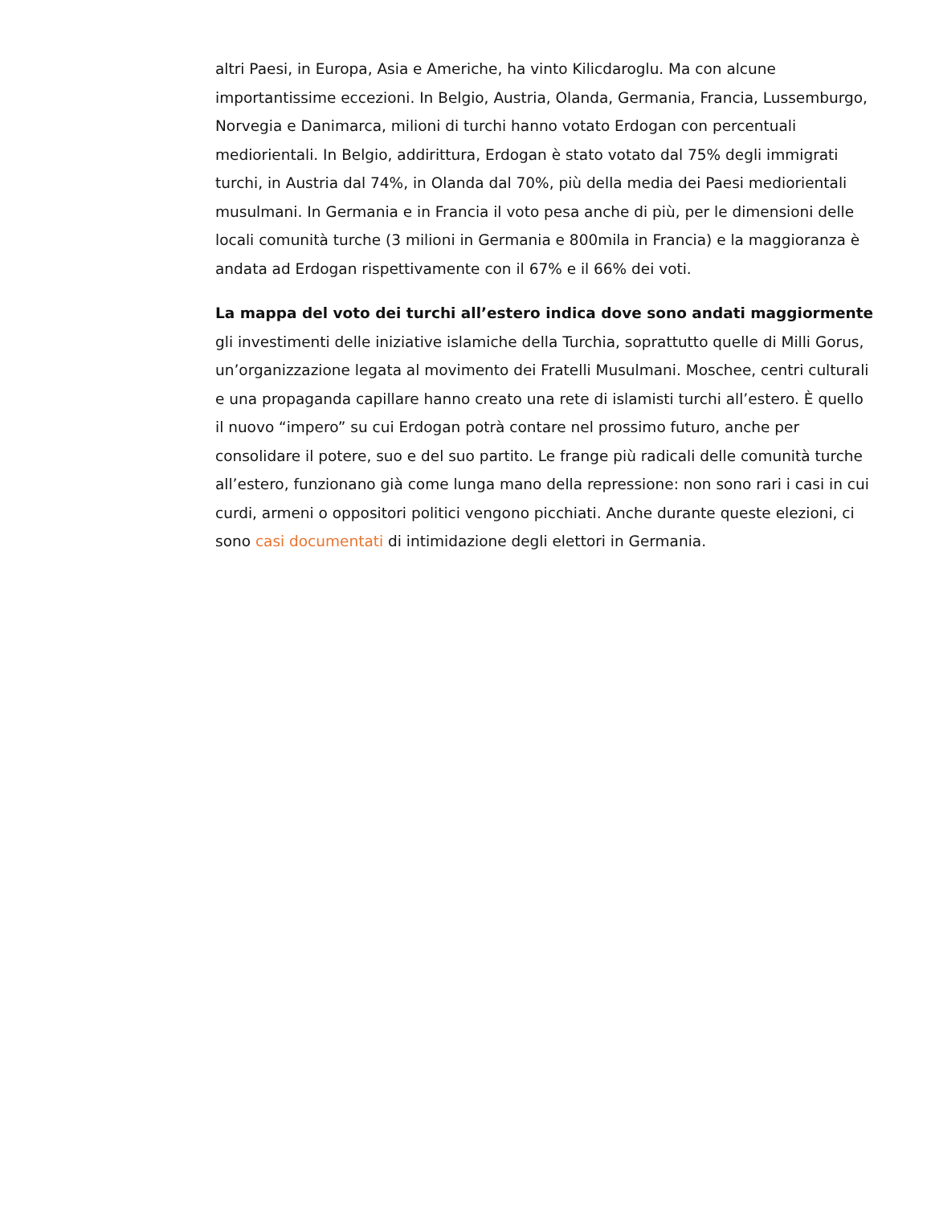altri Paesi, in Europa, Asia e Americhe, ha vinto Kilicdaroglu. Ma con alcune importantissime eccezioni. In Belgio, Austria, Olanda, Germania, Francia, Lussemburgo, Norvegia e Danimarca, milioni di turchi hanno votato Erdogan con percentuali mediorientali. In Belgio, addirittura, Erdogan è stato votato dal 75% degli immigrati turchi, in Austria dal 74%, in Olanda dal 70%, più della media dei Paesi mediorientali musulmani. In Germania e in Francia il voto pesa anche di più, per le dimensioni delle locali comunità turche (3 milioni in Germania e 800mila in Francia) e la maggioranza è andata ad Erdogan rispettivamente con il 67% e il 66% dei voti.
La mappa del voto dei turchi all’estero indica dove sono andati maggiormente gli investimenti delle iniziative islamiche della Turchia, soprattutto quelle di Milli Gorus, un’organizzazione legata al movimento dei Fratelli Musulmani. Moschee, centri culturali e una propaganda capillare hanno creato una rete di islamisti turchi all’estero. È quello il nuovo “impero” su cui Erdogan potrà contare nel prossimo futuro, anche per consolidare il potere, suo e del suo partito. Le frange più radicali delle comunità turche all’estero, funzionano già come lunga mano della repressione: non sono rari i casi in cui curdi, armeni o oppositori politici vengono picchiati. Anche durante queste elezioni, ci sono casi documentati di intimidazione degli elettori in Germania.